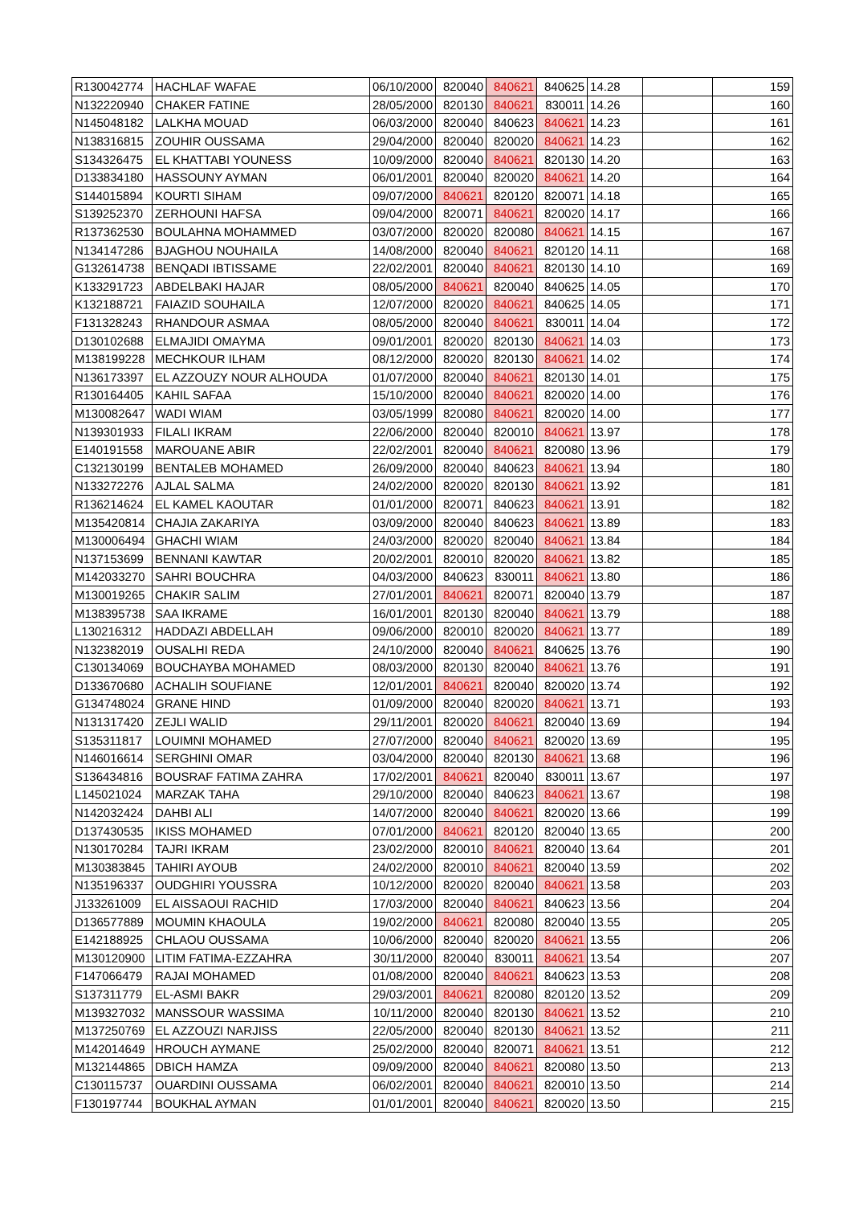| R130042774 | HACHLAF WAFAE | 06/10/2000 | 820040 | 840621 | 840625 | 14.28 | | 159 |
| N132220940 | CHAKER FATINE | 28/05/2000 | 820130 | 840621 | 830011 | 14.26 | | 160 |
| N145048182 | LALKHA MOUAD | 06/03/2000 | 820040 | 840623 | 840621 | 14.23 | | 161 |
| N138316815 | ZOUHIR OUSSAMA | 29/04/2000 | 820040 | 820020 | 840621 | 14.23 | | 162 |
| S134326475 | EL KHATTABI YOUNESS | 10/09/2000 | 820040 | 840621 | 820130 | 14.20 | | 163 |
| D133834180 | HASSOUNY AYMAN | 06/01/2001 | 820040 | 820020 | 840621 | 14.20 | | 164 |
| S144015894 | KOURTI SIHAM | 09/07/2000 | 840621 | 820120 | 820071 | 14.18 | | 165 |
| S139252370 | ZERHOUNI HAFSA | 09/04/2000 | 820071 | 840621 | 820020 | 14.17 | | 166 |
| R137362530 | BOULAHNA MOHAMMED | 03/07/2000 | 820020 | 820080 | 840621 | 14.15 | | 167 |
| N134147286 | BJAGHOU NOUHAILA | 14/08/2000 | 820040 | 840621 | 820120 | 14.11 | | 168 |
| G132614738 | BENQADI IBTISSAME | 22/02/2001 | 820040 | 840621 | 820130 | 14.10 | | 169 |
| K133291723 | ABDELBAKI HAJAR | 08/05/2000 | 840621 | 820040 | 840625 | 14.05 | | 170 |
| K132188721 | FAIAZID SOUHAILA | 12/07/2000 | 820020 | 840621 | 840625 | 14.05 | | 171 |
| F131328243 | RHANDOUR ASMAA | 08/05/2000 | 820040 | 840621 | 830011 | 14.04 | | 172 |
| D130102688 | ELMAJIDI OMAYMA | 09/01/2001 | 820020 | 820130 | 840621 | 14.03 | | 173 |
| M138199228 | MECHKOUR ILHAM | 08/12/2000 | 820020 | 820130 | 840621 | 14.02 | | 174 |
| N136173397 | EL AZZOUZY NOUR ALHOUDA | 01/07/2000 | 820040 | 840621 | 820130 | 14.01 | | 175 |
| R130164405 | KAHIL SAFAA | 15/10/2000 | 820040 | 840621 | 820020 | 14.00 | | 176 |
| M130082647 | WADI WIAM | 03/05/1999 | 820080 | 840621 | 820020 | 14.00 | | 177 |
| N139301933 | FILALI IKRAM | 22/06/2000 | 820040 | 820010 | 840621 | 13.97 | | 178 |
| E140191558 | MAROUANE ABIR | 22/02/2001 | 820040 | 840621 | 820080 | 13.96 | | 179 |
| C132130199 | BENTALEB MOHAMED | 26/09/2000 | 820040 | 840623 | 840621 | 13.94 | | 180 |
| N133272276 | AJLAL SALMA | 24/02/2000 | 820020 | 820130 | 840621 | 13.92 | | 181 |
| R136214624 | EL KAMEL KAOUTAR | 01/01/2000 | 820071 | 840623 | 840621 | 13.91 | | 182 |
| M135420814 | CHAJIA ZAKARIYA | 03/09/2000 | 820040 | 840623 | 840621 | 13.89 | | 183 |
| M130006494 | GHACHI WIAM | 24/03/2000 | 820020 | 820040 | 840621 | 13.84 | | 184 |
| N137153699 | BENNANI KAWTAR | 20/02/2001 | 820010 | 820020 | 840621 | 13.82 | | 185 |
| M142033270 | SAHRI BOUCHRA | 04/03/2000 | 840623 | 830011 | 840621 | 13.80 | | 186 |
| M130019265 | CHAKIR SALIM | 27/01/2001 | 840621 | 820071 | 820040 | 13.79 | | 187 |
| M138395738 | SAA IKRAME | 16/01/2001 | 820130 | 820040 | 840621 | 13.79 | | 188 |
| L130216312 | HADDAZI ABDELLAH | 09/06/2000 | 820010 | 820020 | 840621 | 13.77 | | 189 |
| N132382019 | OUSALHI REDA | 24/10/2000 | 820040 | 840621 | 840625 | 13.76 | | 190 |
| C130134069 | BOUCHAYBA MOHAMED | 08/03/2000 | 820130 | 820040 | 840621 | 13.76 | | 191 |
| D133670680 | ACHALIH SOUFIANE | 12/01/2001 | 840621 | 820040 | 820020 | 13.74 | | 192 |
| G134748024 | GRANE HIND | 01/09/2000 | 820040 | 820020 | 840621 | 13.71 | | 193 |
| N131317420 | ZEJLI WALID | 29/11/2001 | 820020 | 840621 | 820040 | 13.69 | | 194 |
| S135311817 | LOUIMNI MOHAMED | 27/07/2000 | 820040 | 840621 | 820020 | 13.69 | | 195 |
| N146016614 | SERGHINI OMAR | 03/04/2000 | 820040 | 820130 | 840621 | 13.68 | | 196 |
| S136434816 | BOUSRAF FATIMA ZAHRA | 17/02/2001 | 840621 | 820040 | 830011 | 13.67 | | 197 |
| L145021024 | MARZAK TAHA | 29/10/2000 | 820040 | 840623 | 840621 | 13.67 | | 198 |
| N142032424 | DAHBI ALI | 14/07/2000 | 820040 | 840621 | 820020 | 13.66 | | 199 |
| D137430535 | IKISS MOHAMED | 07/01/2000 | 840621 | 820120 | 820040 | 13.65 | | 200 |
| N130170284 | TAJRI IKRAM | 23/02/2000 | 820010 | 840621 | 820040 | 13.64 | | 201 |
| M130383845 | TAHIRI AYOUB | 24/02/2000 | 820010 | 840621 | 820040 | 13.59 | | 202 |
| N135196337 | OUDGHIRI YOUSSRA | 10/12/2000 | 820020 | 820040 | 840621 | 13.58 | | 203 |
| J133261009 | EL AISSAOUI RACHID | 17/03/2000 | 820040 | 840621 | 840623 | 13.56 | | 204 |
| D136577889 | MOUMIN KHAOULA | 19/02/2000 | 840621 | 820080 | 820040 | 13.55 | | 205 |
| E142188925 | CHLAOU OUSSAMA | 10/06/2000 | 820040 | 820020 | 840621 | 13.55 | | 206 |
| M130120900 | LITIM FATIMA-EZZAHRA | 30/11/2000 | 820040 | 830011 | 840621 | 13.54 | | 207 |
| F147066479 | RAJAI MOHAMED | 01/08/2000 | 820040 | 840621 | 840623 | 13.53 | | 208 |
| S137311779 | EL-ASMI BAKR | 29/03/2001 | 840621 | 820080 | 820120 | 13.52 | | 209 |
| M139327032 | MANSSOUR WASSIMA | 10/11/2000 | 820040 | 820130 | 840621 | 13.52 | | 210 |
| M137250769 | EL AZZOUZI NARJISS | 22/05/2000 | 820040 | 820130 | 840621 | 13.52 | | 211 |
| M142014649 | HROUCH AYMANE | 25/02/2000 | 820040 | 820071 | 840621 | 13.51 | | 212 |
| M132144865 | DBICH HAMZA | 09/09/2000 | 820040 | 840621 | 820080 | 13.50 | | 213 |
| C130115737 | OUARDINI OUSSAMA | 06/02/2001 | 820040 | 840621 | 820010 | 13.50 | | 214 |
| F130197744 | BOUKHAL AYMAN | 01/01/2001 | 820040 | 840621 | 820020 | 13.50 | | 215 |